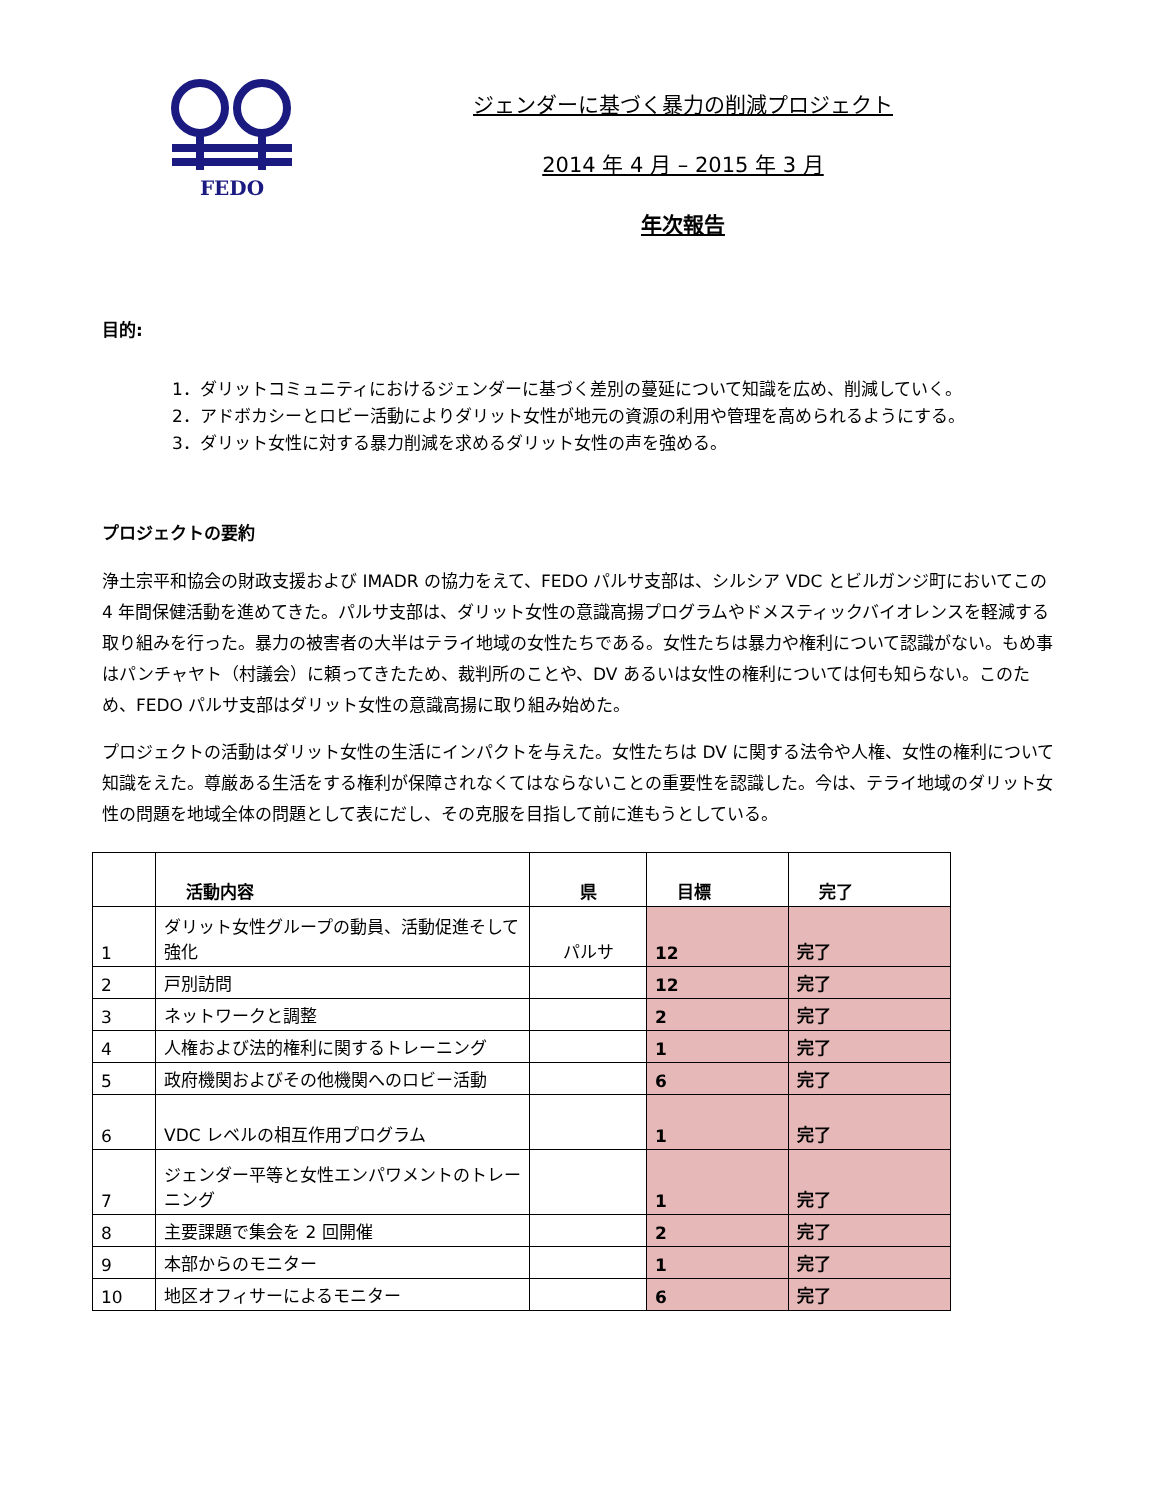FEDO
ジェンダーに基づく暴力の削減プロジェクト
2014 年 4 月 – 2015 年 3 月
年次報告
目的:
1．ダリットコミュニティにおけるジェンダーに基づく差別の蔓延について知識を広め、削減していく。
2．アドボカシーとロビー活動によりダリット女性が地元の資源の利用や管理を高められるようにする。
3．ダリット女性に対する暴力削減を求めるダリット女性の声を強める。
プロジェクトの要約
浄土宗平和協会の財政支援および IMADR の協力をえて、FEDO パルサ支部は、シルシア VDC とビルガンジ町においてこの 4 年間保健活動を進めてきた。パルサ支部は、ダリット女性の意識高揚プログラムやドメスティックバイオレンスを軽減する取り組みを行った。暴力の被害者の大半はテライ地域の女性たちである。女性たちは暴力や権利について認識がない。もめ事はパンチャヤト（村議会）に頼ってきたため、裁判所のことや、DV あるいは女性の権利については何も知らない。このため、FEDO パルサ支部はダリット女性の意識高揚に取り組み始めた。
プロジェクトの活動はダリット女性の生活にインパクトを与えた。女性たちは DV に関する法令や人権、女性の権利について知識をえた。尊厳ある生活をする権利が保障されなくてはならないことの重要性を認識した。今は、テライ地域のダリット女性の問題を地域全体の問題として表にだし、その克服を目指して前に進もうとしている。
| | 活動内容 | 県 | 目標 | 完了 |
| 1 | ダリット女性グループの動員、活動促進そして強化 | パルサ | 12 | 完了 |
| 2 | 戸別訪問 | | 12 | 完了 |
| 3 | ネットワークと調整 | | 2 | 完了 |
| 4 | 人権および法的権利に関するトレーニング | | 1 | 完了 |
| 5 | 政府機関およびその他機関へのロビー活動 | | 6 | 完了 |
| 6 | VDC レベルの相互作用プログラム | | 1 | 完了 |
| 7 | ジェンダー平等と女性エンパワメントのトレーニング | | 1 | 完了 |
| 8 | 主要課題で集会を 2 回開催 | | 2 | 完了 |
| 9 | 本部からのモニター | | 1 | 完了 |
| 10 | 地区オフィサーによるモニター | | 6 | 完了 |